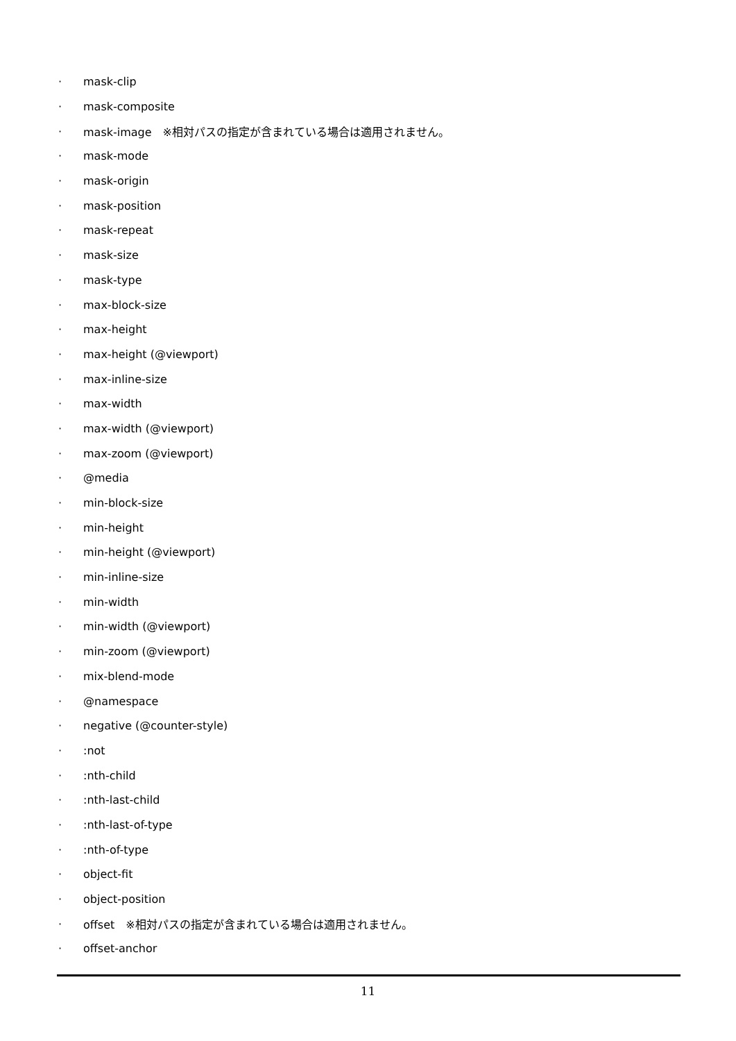· mask-clip
· mask-composite
· mask-image　※相対パスの指定が含まれている場合は適用されません。
· mask-mode
· mask-origin
· mask-position
· mask-repeat
· mask-size
· mask-type
· max-block-size
· max-height
· max-height (@viewport)
· max-inline-size
· max-width
· max-width (@viewport)
· max-zoom (@viewport)
· @media
· min-block-size
· min-height
· min-height (@viewport)
· min-inline-size
· min-width
· min-width (@viewport)
· min-zoom (@viewport)
· mix-blend-mode
· @namespace
· negative (@counter-style)
·:not
·:nth-child
·:nth-last-child
·:nth-last-of-type
·:nth-of-type
· object-fit
· object-position
· offset　※相対パスの指定が含まれている場合は適用されません。
· offset-anchor
11